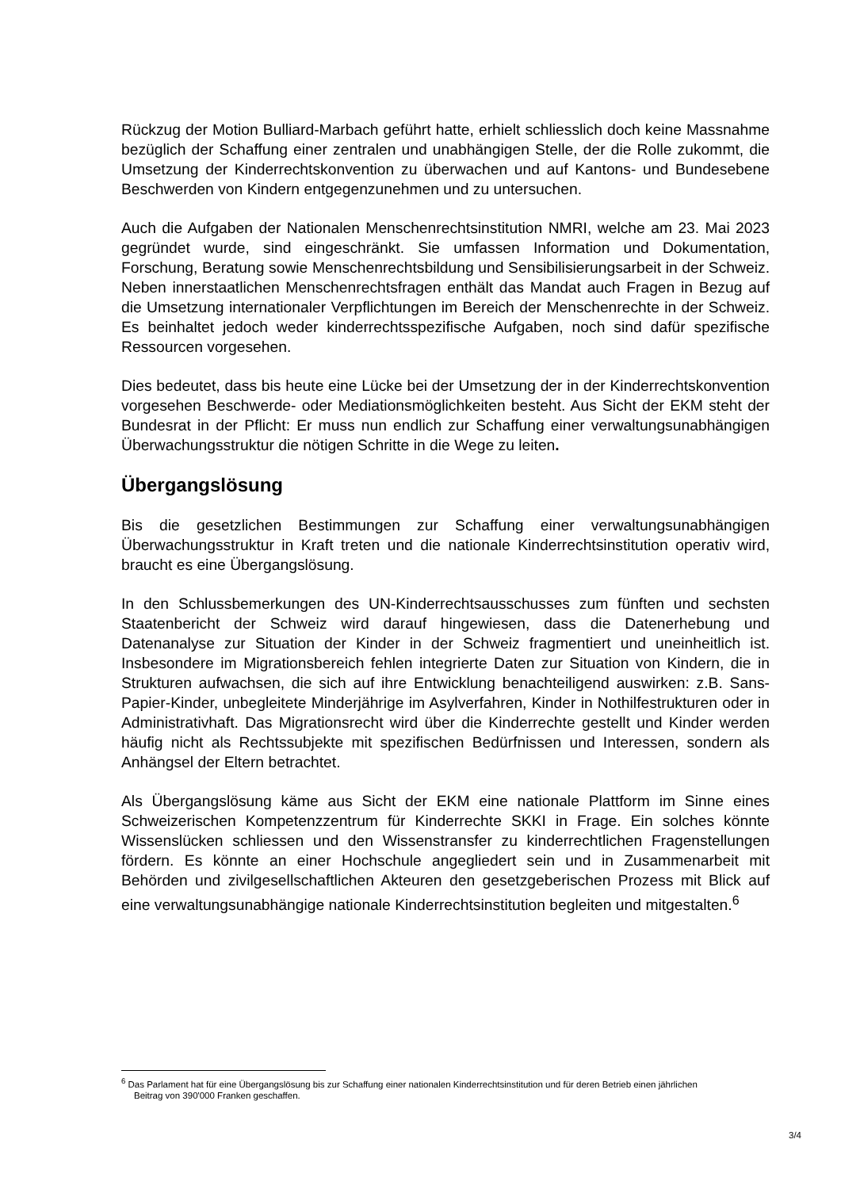Rückzug der Motion Bulliard-Marbach geführt hatte, erhielt schliesslich doch keine Massnahme bezüglich der Schaffung einer zentralen und unabhängigen Stelle, der die Rolle zukommt, die Umsetzung der Kinderrechtskonvention zu überwachen und auf Kantons- und Bundesebene Beschwerden von Kindern entgegenzunehmen und zu untersuchen.
Auch die Aufgaben der Nationalen Menschenrechtsinstitution NMRI, welche am 23. Mai 2023 gegründet wurde, sind eingeschränkt. Sie umfassen Information und Dokumentation, Forschung, Beratung sowie Menschenrechtsbildung und Sensibilisierungsarbeit in der Schweiz. Neben innerstaatlichen Menschenrechtsfragen enthält das Mandat auch Fragen in Bezug auf die Umsetzung internationaler Verpflichtungen im Bereich der Menschenrechte in der Schweiz. Es beinhaltet jedoch weder kinderrechtsspezifische Aufgaben, noch sind dafür spezifische Ressourcen vorgesehen.
Dies bedeutet, dass bis heute eine Lücke bei der Umsetzung der in der Kinderrechtskonvention vorgesehen Beschwerde- oder Mediationsmöglichkeiten besteht. Aus Sicht der EKM steht der Bundesrat in der Pflicht: Er muss nun endlich zur Schaffung einer verwaltungsunabhängigen Überwachungsstruktur die nötigen Schritte in die Wege zu leiten.
Übergangslösung
Bis die gesetzlichen Bestimmungen zur Schaffung einer verwaltungsunabhängigen Überwachungsstruktur in Kraft treten und die nationale Kinderrechtsinstitution operativ wird, braucht es eine Übergangslösung.
In den Schlussbemerkungen des UN-Kinderrechtsausschusses zum fünften und sechsten Staatenbericht der Schweiz wird darauf hingewiesen, dass die Datenerhebung und Datenanalyse zur Situation der Kinder in der Schweiz fragmentiert und uneinheitlich ist. Insbesondere im Migrationsbereich fehlen integrierte Daten zur Situation von Kindern, die in Strukturen aufwachsen, die sich auf ihre Entwicklung benachteiligend auswirken: z.B. Sans-Papier-Kinder, unbegleitete Minderjährige im Asylverfahren, Kinder in Nothilfestrukturen oder in Administrativhaft. Das Migrationsrecht wird über die Kinderrechte gestellt und Kinder werden häufig nicht als Rechtssubjekte mit spezifischen Bedürfnissen und Interessen, sondern als Anhängsel der Eltern betrachtet.
Als Übergangslösung käme aus Sicht der EKM eine nationale Plattform im Sinne eines Schweizerischen Kompetenzzentrum für Kinderrechte SKKI in Frage. Ein solches könnte Wissenslücken schliessen und den Wissenstransfer zu kinderrechtlichen Fragenstellungen fördern. Es könnte an einer Hochschule angegliedert sein und in Zusammenarbeit mit Behörden und zivilgesellschaftlichen Akteuren den gesetzgeberischen Prozess mit Blick auf eine verwaltungsunabhängige nationale Kinderrechtsinstitution begleiten und mitgestalten.<sup>6</sup>
<sup>6</sup> Das Parlament hat für eine Übergangslösung bis zur Schaffung einer nationalen Kinderrechtsinstitution und für deren Betrieb einen jährlichen
Beitrag von 390'000 Franken geschaffen.
3/4